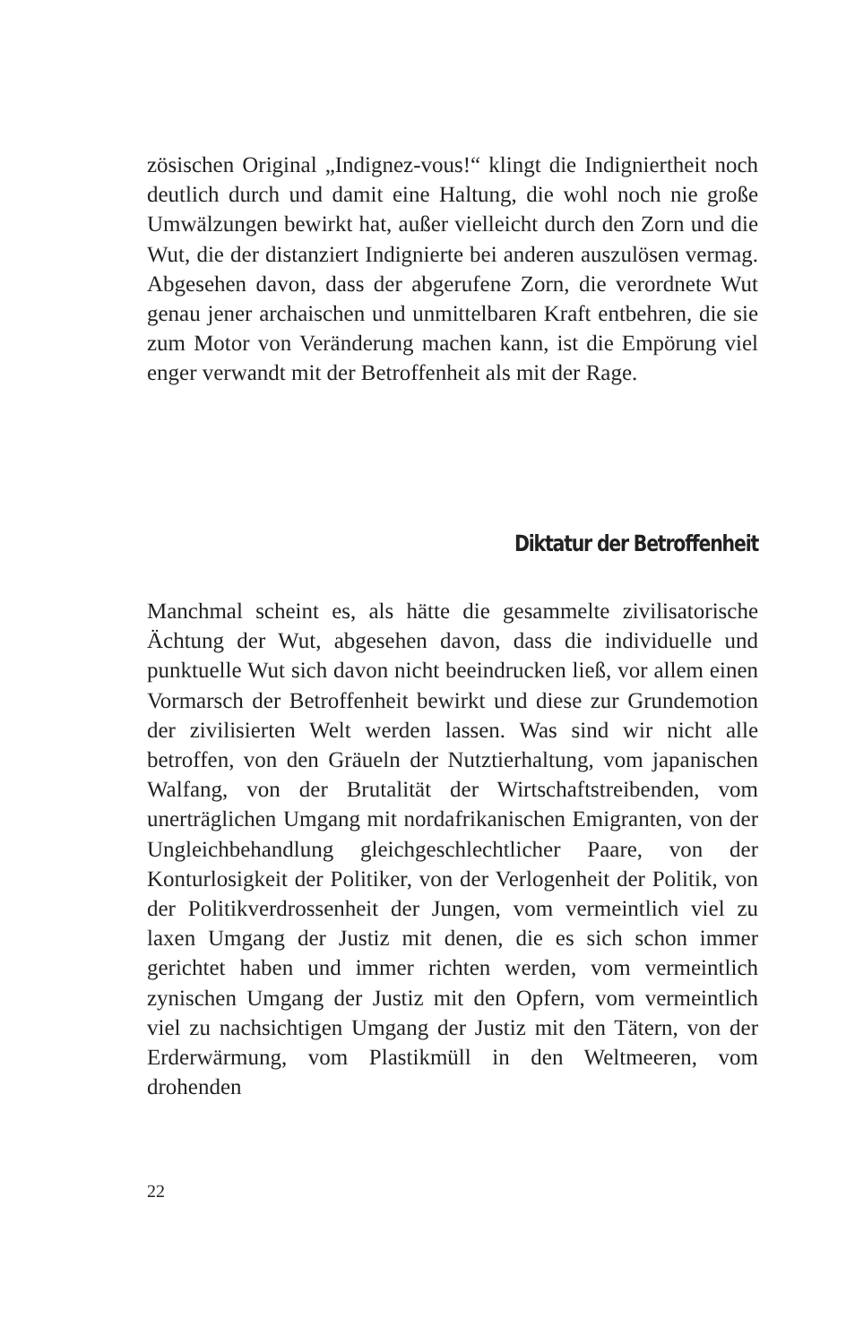zösischen Original „Indignez-vous!“ klingt die Indigniertheit noch deutlich durch und damit eine Haltung, die wohl noch nie große Umwälzungen bewirkt hat, außer vielleicht durch den Zorn und die Wut, die der distanziert Indignierte bei anderen auszulösen vermag. Abgesehen davon, dass der abgerufene Zorn, die verordnete Wut genau jener archaischen und unmittelbaren Kraft entbehren, die sie zum Motor von Veränderung machen kann, ist die Empörung viel enger verwandt mit der Betroffenheit als mit der Rage.
Diktatur der Betroffenheit
Manchmal scheint es, als hätte die gesammelte zivilisatorische Ächtung der Wut, abgesehen davon, dass die individuelle und punktuelle Wut sich davon nicht beeindrucken ließ, vor allem einen Vormarsch der Betroffenheit bewirkt und diese zur Grundemotion der zivilisierten Welt werden lassen. Was sind wir nicht alle betroffen, von den Gräueln der Nutztierhaltung, vom japanischen Walfang, von der Brutalität der Wirtschaftstreibenden, vom unerträglichen Umgang mit nordafrikanischen Emigranten, von der Ungleichbehandlung gleichgeschlechtlicher Paare, von der Konturlosigkeit der Politiker, von der Verlogenheit der Politik, von der Politikverdrossenheit der Jungen, vom vermeintlich viel zu laxen Umgang der Justiz mit denen, die es sich schon immer gerichtet haben und immer richten werden, vom vermeintlich zynischen Umgang der Justiz mit den Opfern, vom vermeintlich viel zu nachsichtigen Umgang der Justiz mit den Tätern, von der Erderwärmung, vom Plastikmüll in den Weltmeeren, vom drohenden
22